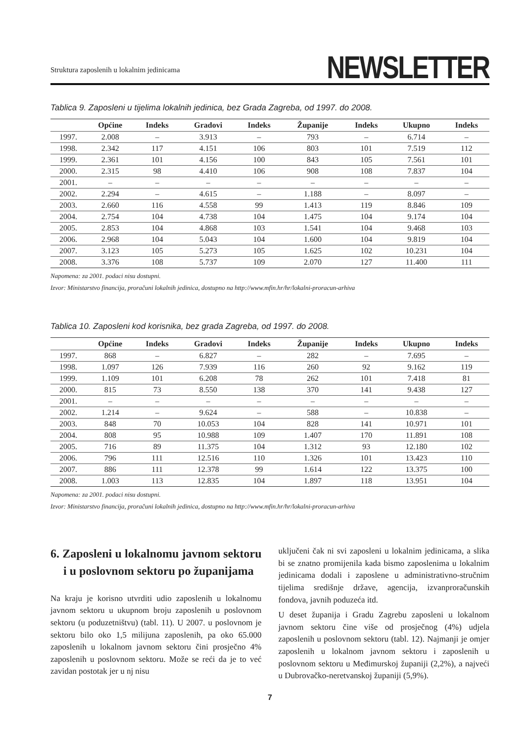Struktura zaposlenih u lokalnim jedinicama
NEWSLETTER
Tablica 9. Zaposleni u tijelima lokalnih jedinica, bez Grada Zagreba, od 1997. do 2008.
| | Općine | Indeks | Gradovi | Indeks | Županije | Indeks | Ukupno | Indeks |
| --- | --- | --- | --- | --- | --- | --- | --- | --- |
| 1997. | 2.008 | – | 3.913 | – | 793 | – | 6.714 | – |
| 1998. | 2.342 | 117 | 4.151 | 106 | 803 | 101 | 7.519 | 112 |
| 1999. | 2.361 | 101 | 4.156 | 100 | 843 | 105 | 7.561 | 101 |
| 2000. | 2.315 | 98 | 4.410 | 106 | 908 | 108 | 7.837 | 104 |
| 2001. | – | – | – | – | – | – | – | – |
| 2002. | 2.294 | – | 4.615 | – | 1.188 | – | 8.097 | – |
| 2003. | 2.660 | 116 | 4.558 | 99 | 1.413 | 119 | 8.846 | 109 |
| 2004. | 2.754 | 104 | 4.738 | 104 | 1.475 | 104 | 9.174 | 104 |
| 2005. | 2.853 | 104 | 4.868 | 103 | 1.541 | 104 | 9.468 | 103 |
| 2006. | 2.968 | 104 | 5.043 | 104 | 1.600 | 104 | 9.819 | 104 |
| 2007. | 3.123 | 105 | 5.273 | 105 | 1.625 | 102 | 10.231 | 104 |
| 2008. | 3.376 | 108 | 5.737 | 109 | 2.070 | 127 | 11.400 | 111 |
Napomena: za 2001. podaci nisu dostupni.
Izvor: Ministarstvo financija, proračuni lokalnih jedinica, dostupno na http://www.mfin.hr/hr/lokalni-proracun-arhiva
Tablica 10. Zaposleni kod korisnika, bez grada Zagreba, od 1997. do 2008.
| | Općine | Indeks | Gradovi | Indeks | Županije | Indeks | Ukupno | Indeks |
| --- | --- | --- | --- | --- | --- | --- | --- | --- |
| 1997. | 868 | – | 6.827 | – | 282 | – | 7.695 | – |
| 1998. | 1.097 | 126 | 7.939 | 116 | 260 | 92 | 9.162 | 119 |
| 1999. | 1.109 | 101 | 6.208 | 78 | 262 | 101 | 7.418 | 81 |
| 2000. | 815 | 73 | 8.550 | 138 | 370 | 141 | 9.438 | 127 |
| 2001. | – | – | – | – | – | – | – | – |
| 2002. | 1.214 | – | 9.624 | – | 588 | – | 10.838 | – |
| 2003. | 848 | 70 | 10.053 | 104 | 828 | 141 | 10.971 | 101 |
| 2004. | 808 | 95 | 10.988 | 109 | 1.407 | 170 | 11.891 | 108 |
| 2005. | 716 | 89 | 11.375 | 104 | 1.312 | 93 | 12.180 | 102 |
| 2006. | 796 | 111 | 12.516 | 110 | 1.326 | 101 | 13.423 | 110 |
| 2007. | 886 | 111 | 12.378 | 99 | 1.614 | 122 | 13.375 | 100 |
| 2008. | 1.003 | 113 | 12.835 | 104 | 1.897 | 118 | 13.951 | 104 |
Napomena: za 2001. podaci nisu dostupni.
Izvor: Ministarstvo financija, proračuni lokalnih jedinica, dostupno na http://www.mfin.hr/hr/lokalni-proracun-arhiva
6. Zaposleni u lokalnomu javnom sektoru i u poslovnom sektoru po županijama
Na kraju je korisno utvrditi udio zaposlenih u lokalnomu javnom sektoru u ukupnom broju zaposlenih u poslovnom sektoru (u poduzetništvu) (tabl. 11). U 2007. u poslovnom je sektoru bilo oko 1,5 milijuna zaposlenih, pa oko 65.000 zaposlenih u lokalnom javnom sektoru čini prosječno 4% zaposlenih u poslovnom sektoru. Može se reći da je to već zavidan postotak jer u nj nisu
uključeni čak ni svi zaposleni u lokalnim jedinicama, a slika bi se znatno promijenila kada bismo zaposlenima u lokalnim jedinicama dodali i zaposlene u administrativno-stručnim tijelima središnje države, agencija, izvanproračunskih fondova, javnih poduzeća itd.
U deset županija i Gradu Zagrebu zaposleni u lokalnom javnom sektoru čine više od prosječnog (4%) udjela zaposlenih u poslovnom sektoru (tabl. 12). Najmanji je omjer zaposlenih u lokalnom javnom sektoru i zaposlenih u poslovnom sektoru u Međimurskoj županiji (2,2%), a najveći u Dubrovačko-neretvanskoj županiji (5,9%).
7